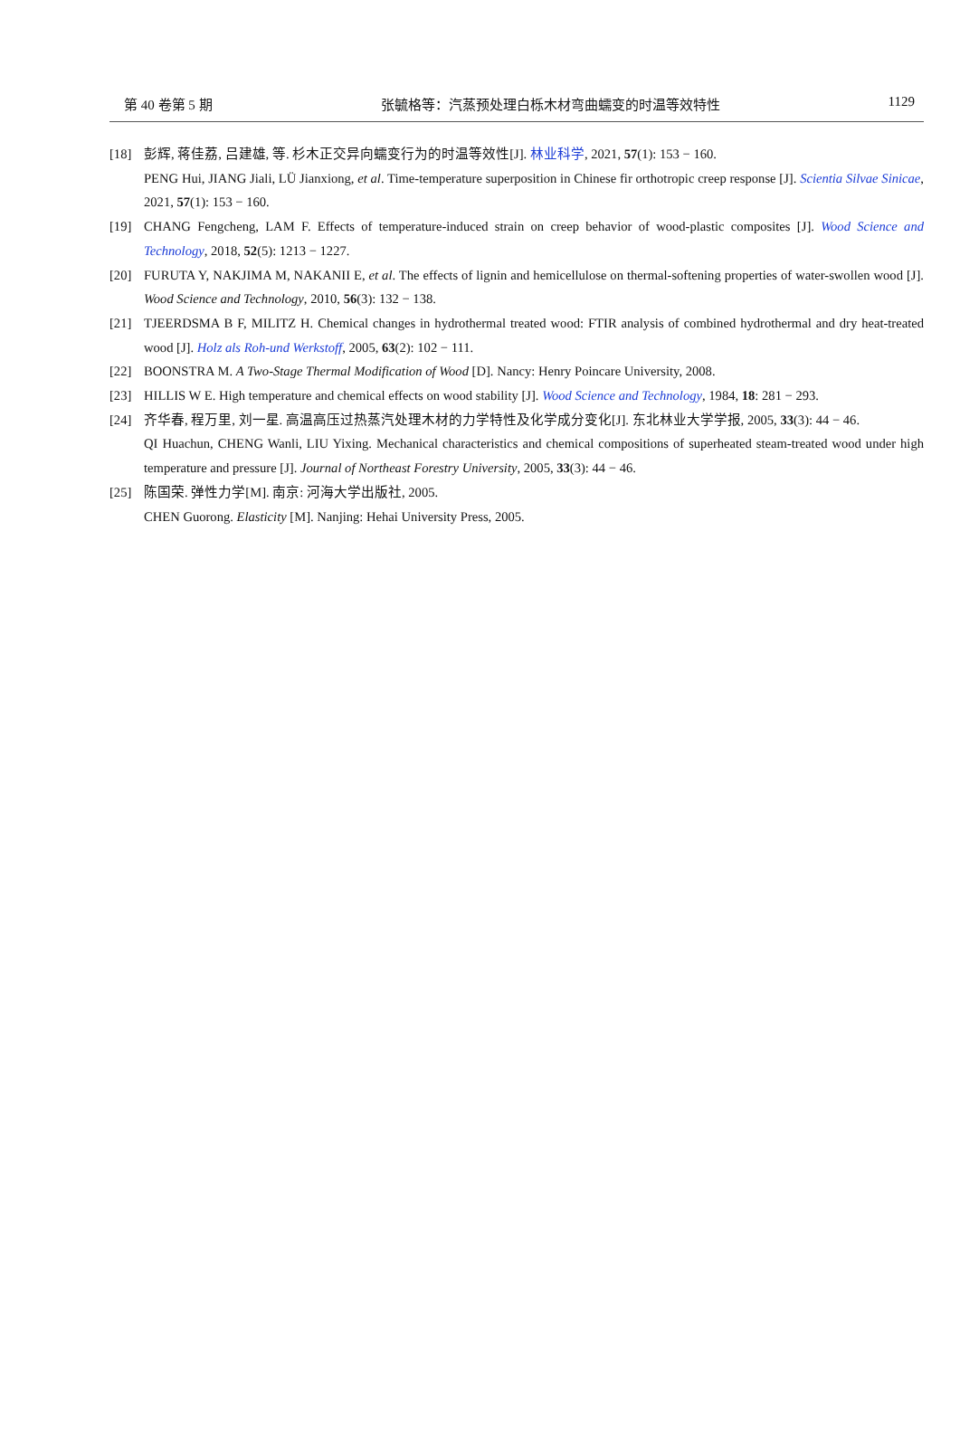第 40 卷第 5 期 张毓格等：汽蒸预处理白栎木材弯曲蠕变的时温等效特性 1129
[18] 彭辉, 蒋佳荔, 吕建雄, 等. 杉木正交异向蠕变行为的时温等效性[J]. 林业科学, 2021, 57(1): 153 − 160.
PENG Hui, JIANG Jiali, LÜ Jianxiong, et al. Time-temperature superposition in Chinese fir orthotropic creep response [J]. Scientia Silvae Sinicae, 2021, 57(1): 153 − 160.
[19] CHANG Fengcheng, LAM F. Effects of temperature-induced strain on creep behavior of wood-plastic composites [J]. Wood Science and Technology, 2018, 52(5): 1213 − 1227.
[20] FURUTA Y, NAKJIMA M, NAKANII E, et al. The effects of lignin and hemicellulose on thermal-softening properties of water-swollen wood [J]. Wood Science and Technology, 2010, 56(3): 132 − 138.
[21] TJEERDSMA B F, MILITZ H. Chemical changes in hydrothermal treated wood: FTIR analysis of combined hydrothermal and dry heat-treated wood [J]. Holz als Roh-und Werkstoff, 2005, 63(2): 102 − 111.
[22] BOONSTRA M. A Two-Stage Thermal Modification of Wood [D]. Nancy: Henry Poincare University, 2008.
[23] HILLIS W E. High temperature and chemical effects on wood stability [J]. Wood Science and Technology, 1984, 18: 281 − 293.
[24] 齐华春, 程万里, 刘一星. 高温高压过热蒸汽处理木材的力学特性及化学成分变化[J]. 东北林业大学学报, 2005, 33(3): 44 − 46.
QI Huachun, CHENG Wanli, LIU Yixing. Mechanical characteristics and chemical compositions of superheated steam-treated wood under high temperature and pressure [J]. Journal of Northeast Forestry University, 2005, 33(3): 44 − 46.
[25] 陈国荣. 弹性力学[M]. 南京: 河海大学出版社, 2005.
CHEN Guorong. Elasticity [M]. Nanjing: Hehai University Press, 2005.